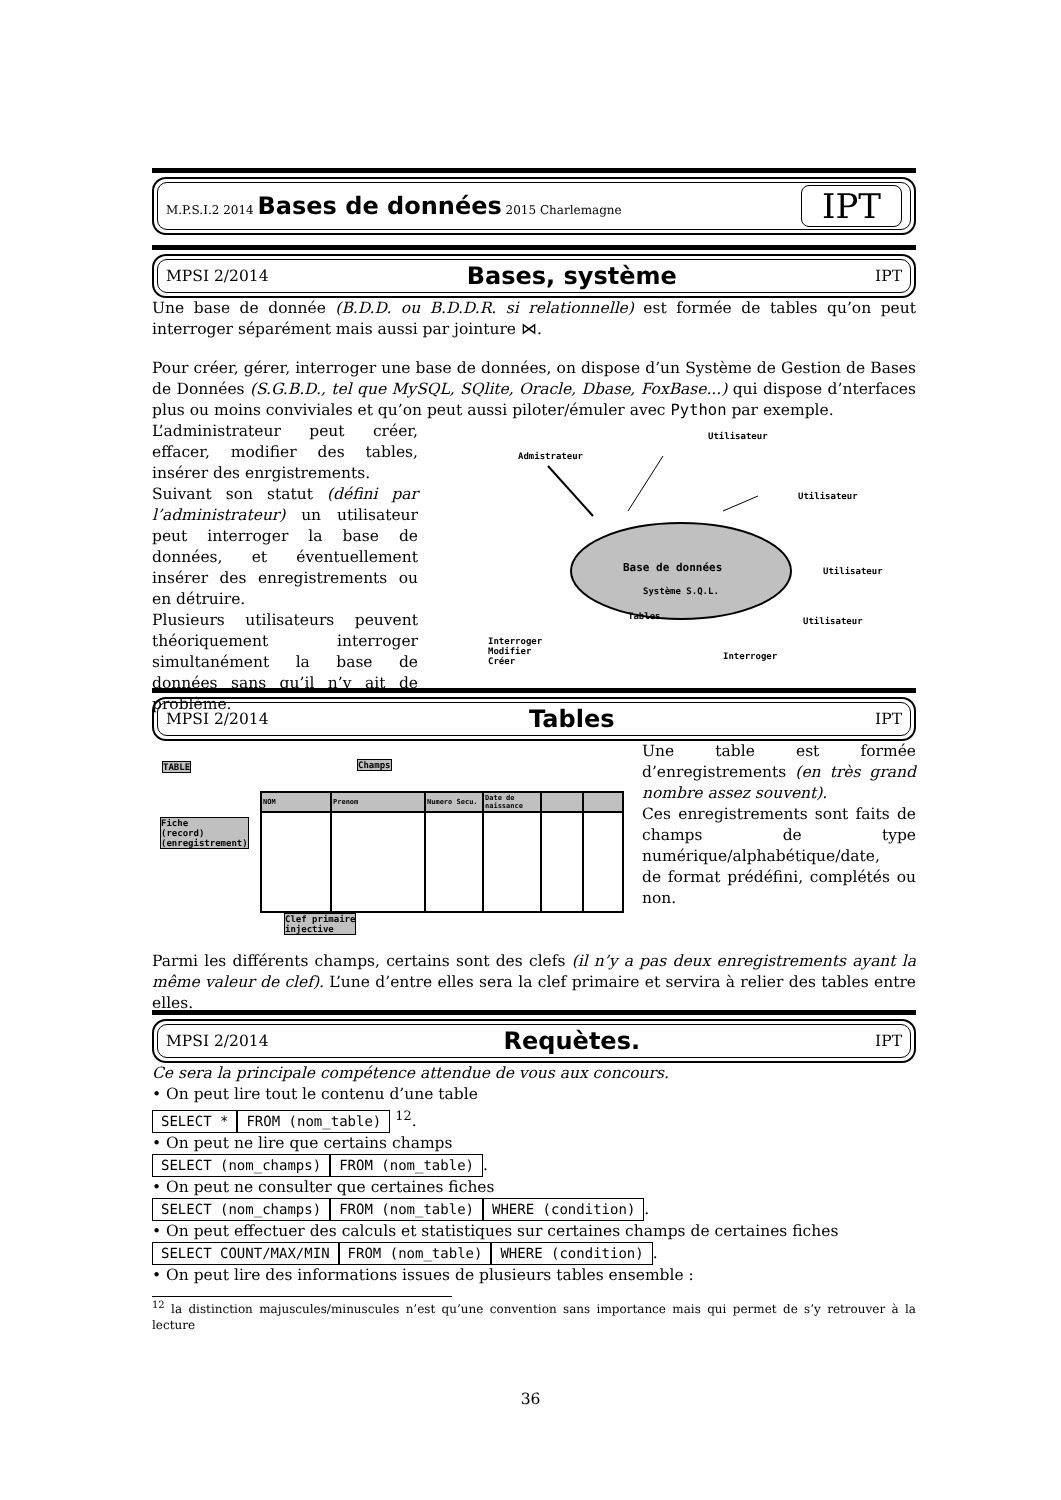M.P.S.I.2 2014 Bases de données 2015 Charlemagne IPT
MPSI 2/2014 Bases, système IPT
Une base de donnée (B.D.D. ou B.D.D.R. si relationnelle) est formée de tables qu’on peut interroger séparément mais aussi par jointure ⋈.
Pour créer, gérer, interroger une base de données, on dispose d’un Système de Gestion de Bases de Données (S.G.B.D., tel que MySQL, SQlite, Oracle, Dbase, FoxBase...) qui dispose d’nterfaces plus ou moins conviviales et qu’on peut aussi piloter/émuler avec Python par exemple.
L’administrateur peut créer, effacer, modifier des tables, insérer des enrgistrements.
Suivant son statut (défini par l’administrateur) un utilisateur peut interroger la base de données, et éventuellement insérer des enregistrements ou en détruire.
Plusieurs utilisateurs peuvent théoriquement interroger simultanément la base de données sans qu’il n’y ait de problème.
Admistrateur
Utilisateur
Utilisateur
Utilisateur
Utilisateur
Base de données
Système S.Q.L.
Tables
Interroger
Modifier
Créer
Interroger
MPSI 2/2014 Tables IPT
TABLE Champs
Fiche
(record)
(enregistrement)
| NOM | Prenom | Numero Secu. | Date de naissance | | |
Clef primaire
injective
Une table est formée d’enregistrements (en très grand nombre assez souvent).
Ces enregistrements sont faits de champs de type numérique/alphabétique/date,
de format prédéfini, complétés ou non.
Parmi les différents champs, certains sont des clefs (il n’y a pas deux enregistrements ayant la même valeur de clef). L’une d’entre elles sera la clef primaire et servira à relier des tables entre elles.
MPSI 2/2014 Requètes. IPT
Ce sera la principale compétence attendue de vous aux concours.
• On peut lire tout le contenu d’une table
SELECT * FROM (nom_table) <sup>12</sup>.
• On peut ne lire que certains champs
SELECT (nom_champs) FROM (nom_table).
• On peut ne consulter que certaines fiches
SELECT (nom_champs) FROM (nom_table) WHERE (condition).
• On peut effectuer des calculs et statistiques sur certaines champs de certaines fiches
SELECT COUNT/MAX/MIN FROM (nom_table) WHERE (condition).
• On peut lire des informations issues de plusieurs tables ensemble :
<sup>12</sup> la distinction majuscules/minuscules n’est qu’une convention sans importance mais qui permet de s’y retrouver à la lecture
36